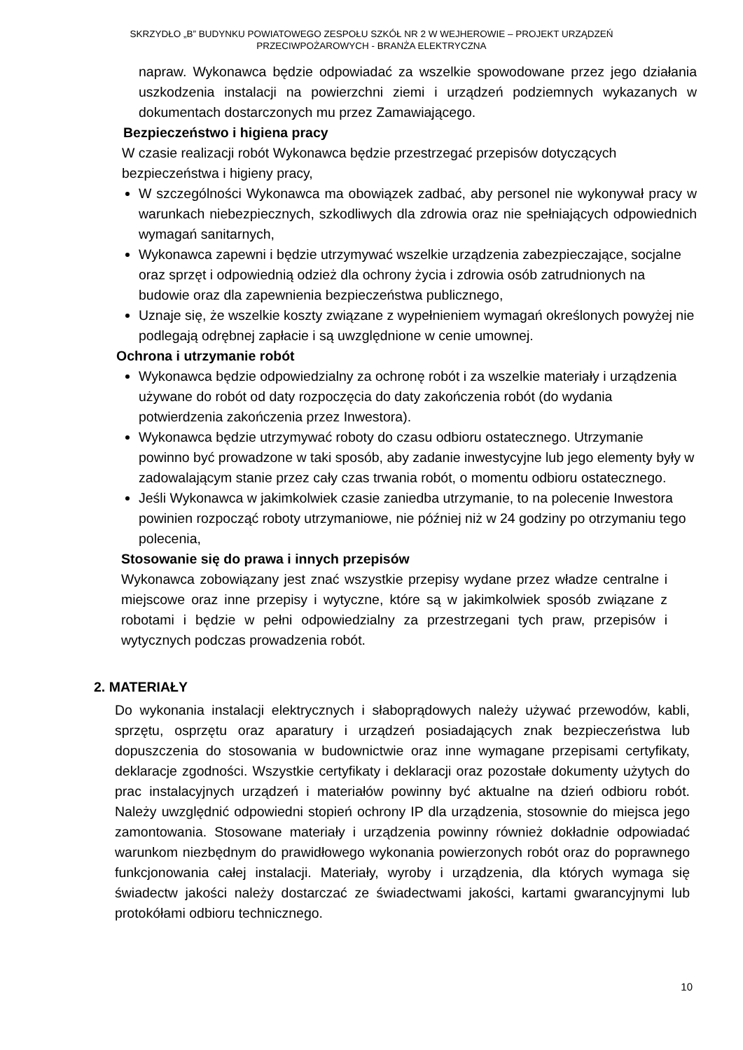SKRZYDŁO „B” BUDYNKU POWIATOWEGO ZESPOŁU SZKÓŁ NR 2 W WEJHEROWIE – PROJEKT URZĄDZEŃ
PRZECIWPOŻAROWYCH - BRANŻA ELEKTRYCZNA
napraw. Wykonawca będzie odpowiadać za wszelkie spowodowane przez jego działania uszkodzenia instalacji na powierzchni ziemi i urządzeń podziemnych wykazanych w dokumentach dostarczonych mu przez Zamawiającego.
Bezpieczeństwo i higiena pracy
W czasie realizacji robót Wykonawca będzie przestrzegać przepisów dotyczących bezpieczeństwa i higieny pracy,
W szczególności Wykonawca ma obowiązek zadbać, aby personel nie wykonywał pracy w warunkach niebezpiecznych, szkodliwych dla zdrowia oraz nie spełniających odpowiednich wymagań sanitarnych,
Wykonawca zapewni i będzie utrzymywać wszelkie urządzenia zabezpieczające, socjalne oraz sprzęt i odpowiednią odzież dla ochrony życia i zdrowia osób zatrudnionych na budowie oraz dla zapewnienia bezpieczeństwa publicznego,
Uznaje się, że wszelkie koszty związane z wypełnieniem wymagań określonych powyżej nie podlegają odrębnej zapłacie i są uwzględnione w cenie umownej.
Ochrona i utrzymanie robót
Wykonawca będzie odpowiedzialny za ochronę robót i za wszelkie materiały i urządzenia używane do robót od daty rozpoczęcia do daty zakończenia robót (do wydania potwierdzenia zakończenia przez Inwestora).
Wykonawca będzie utrzymywać roboty do czasu odbioru ostatecznego. Utrzymanie powinno być prowadzone w taki sposób, aby zadanie inwestycyjne lub jego elementy były w zadowalającym stanie przez cały czas trwania robót, o momentu odbioru ostatecznego.
Jeśli Wykonawca w jakimkolwiek czasie zaniedba utrzymanie, to na polecenie Inwestora powinien rozpocząć roboty utrzymaniowe, nie później niż w 24 godziny po otrzymaniu tego polecenia,
Stosowanie się do prawa i innych przepisów
Wykonawca zobowiązany jest znać wszystkie przepisy wydane przez władze centralne i miejscowe oraz inne przepisy i wytyczne, które są w jakimkolwiek sposób związane z robotami i będzie w pełni odpowiedzialny za przestrzegani tych praw, przepisów i wytycznych podczas prowadzenia robót.
2. MATERIAŁY
Do wykonania instalacji elektrycznych i słaboprądowych należy używać przewodów, kabli, sprzętu, osprzętu oraz aparatury i urządzeń posiadających znak bezpieczeństwa lub dopuszczenia do stosowania w budownictwie oraz inne wymagane przepisami certyfikaty, deklaracje zgodności. Wszystkie certyfikaty i deklaracji oraz pozostałe dokumenty użytych do prac instalacyjnych urządzeń i materiałów powinny być aktualne na dzień odbioru robót. Należy uwzględnić odpowiedni stopień ochrony IP dla urządzenia, stosownie do miejsca jego zamontowania. Stosowane materiały i urządzenia powinny również dokładnie odpowiadać warunkom niezbędnym do prawidłowego wykonania powierzonych robót oraz do poprawnego funkcjonowania całej instalacji. Materiały, wyroby i urządzenia, dla których wymaga się świadectw jakości należy dostarczać ze świadectwami jakości, kartami gwarancyjnymi lub protokółami odbioru technicznego.
10